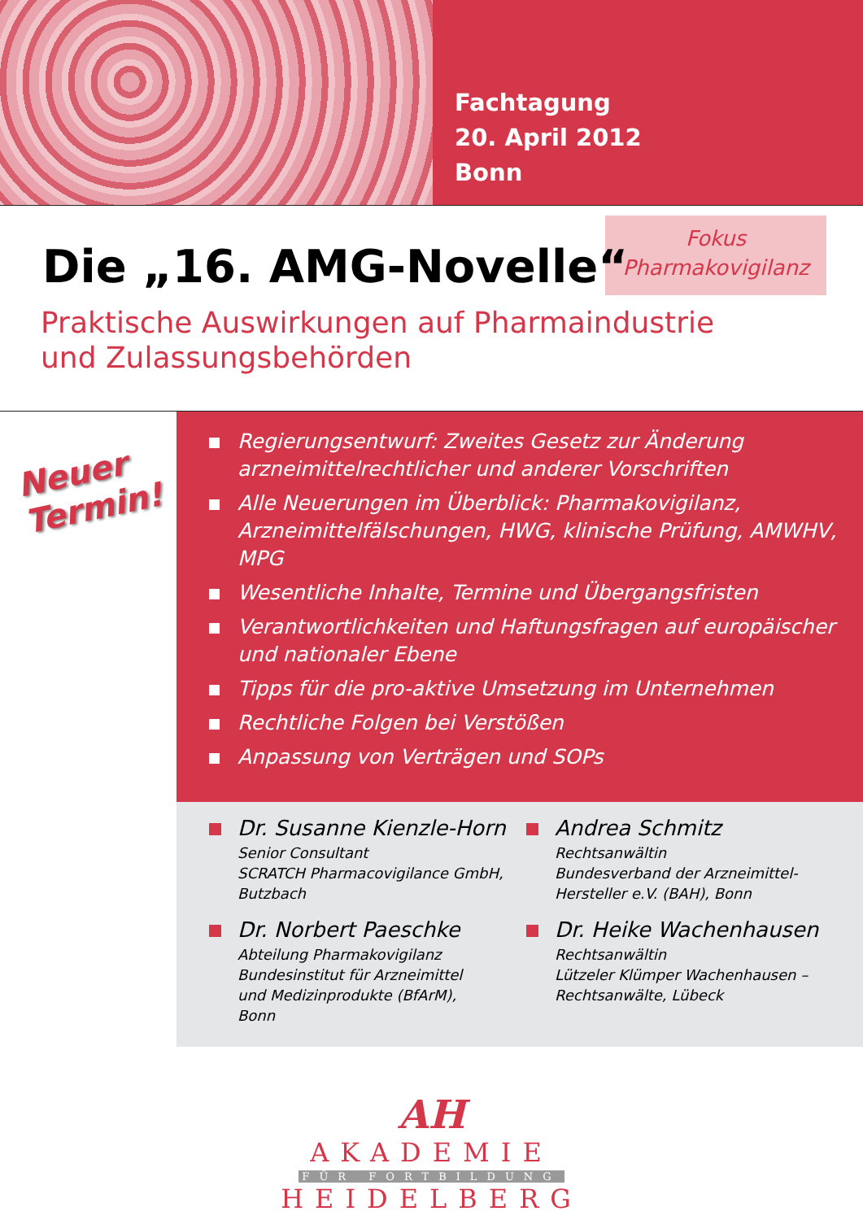Fachtagung
20. April 2012
Bonn
Fokus
Pharmakovigilanz
Die „16. AMG-Novelle“
Praktische Auswirkungen auf Pharmaindustrie
und Zulassungsbehörden
Neuer
Termin!
Regierungsentwurf: Zweites Gesetz zur Änderung arzneimittelrechtlicher und anderer Vorschriften
Alle Neuerungen im Überblick: Pharmakovigilanz, Arzneimittelfälschungen, HWG, klinische Prüfung, AMWHV, MPG
Wesentliche Inhalte, Termine und Übergangsfristen
Verantwortlichkeiten und Haftungsfragen auf europäischer und nationaler Ebene
Tipps für die pro-aktive Umsetzung im Unternehmen
Rechtliche Folgen bei Verstößen
Anpassung von Verträgen und SOPs
Dr. Susanne Kienzle-Horn
Senior Consultant
SCRATCH Pharmacovigilance GmbH,
Butzbach
Dr. Norbert Paeschke
Abteilung Pharmakovigilanz
Bundesinstitut für Arzneimittel
und Medizinprodukte (BfArM),
Bonn
Andrea Schmitz
Rechtsanwältin
Bundesverband der Arzneimittel-
Hersteller e.V. (BAH), Bonn
Dr. Heike Wachenhausen
Rechtsanwältin
Lützeler Klümper Wachenhausen –
Rechtsanwälte, Lübeck
AH
AKADEMIE
FÜR FORTBILDUNG
HEIDELBERG